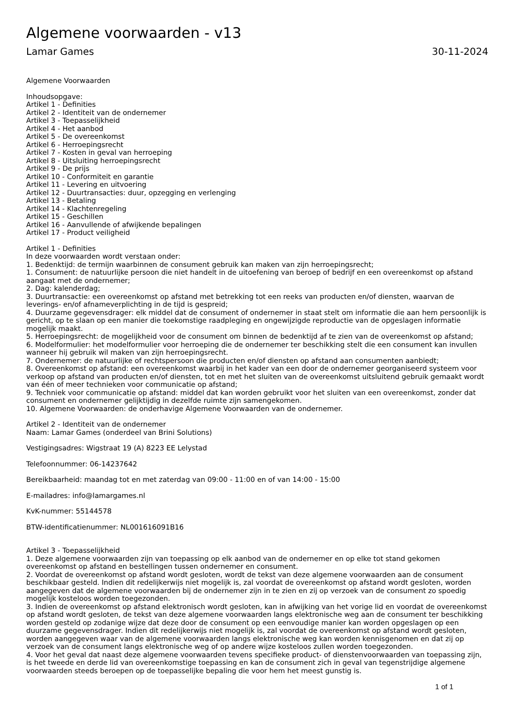Algemene voorwaarden - v13
Lamar Games 30-11-2024
Algemene Voorwaarden
Inhoudsopgave:
Artikel 1 - Definities
Artikel 2 - Identiteit van de ondernemer
Artikel 3 - Toepasselijkheid
Artikel 4 - Het aanbod
Artikel 5 - De overeenkomst
Artikel 6 - Herroepingsrecht
Artikel 7 - Kosten in geval van herroeping
Artikel 8 - Uitsluiting herroepingsrecht
Artikel 9 - De prijs
Artikel 10 - Conformiteit en garantie
Artikel 11 - Levering en uitvoering
Artikel 12 - Duurtransacties: duur, opzegging en verlenging
Artikel 13 - Betaling
Artikel 14 - Klachtenregeling
Artikel 15 - Geschillen
Artikel 16 - Aanvullende of afwijkende bepalingen
Artikel 17 - Product veiligheid
Artikel 1 - Definities
In deze voorwaarden wordt verstaan onder:
1. Bedenktijd: de termijn waarbinnen de consument gebruik kan maken van zijn herroepingsrecht;
1. Consument: de natuurlijke persoon die niet handelt in de uitoefening van beroep of bedrijf en een overeenkomst op afstand aangaat met de ondernemer;
2. Dag: kalenderdag;
3. Duurtransactie: een overeenkomst op afstand met betrekking tot een reeks van producten en/of diensten, waarvan de leverings- en/of afnameverplichting in de tijd is gespreid;
4. Duurzame gegevensdrager: elk middel dat de consument of ondernemer in staat stelt om informatie die aan hem persoonlijk is gericht, op te slaan op een manier die toekomstige raadpleging en ongewijzigde reproductie van de opgeslagen informatie mogelijk maakt.
5. Herroepingsrecht: de mogelijkheid voor de consument om binnen de bedenktijd af te zien van de overeenkomst op afstand;
6. Modelformulier: het modelformulier voor herroeping die de ondernemer ter beschikking stelt die een consument kan invullen wanneer hij gebruik wil maken van zijn herroepingsrecht.
7. Ondernemer: de natuurlijke of rechtspersoon die producten en/of diensten op afstand aan consumenten aanbiedt;
8. Overeenkomst op afstand: een overeenkomst waarbij in het kader van een door de ondernemer georganiseerd systeem voor verkoop op afstand van producten en/of diensten, tot en met het sluiten van de overeenkomst uitsluitend gebruik gemaakt wordt van één of meer technieken voor communicatie op afstand;
9. Techniek voor communicatie op afstand: middel dat kan worden gebruikt voor het sluiten van een overeenkomst, zonder dat consument en ondernemer gelijktijdig in dezelfde ruimte zijn samengekomen.
10. Algemene Voorwaarden: de onderhavige Algemene Voorwaarden van de ondernemer.
Artikel 2 - Identiteit van de ondernemer
Naam: Lamar Games (onderdeel van Brini Solutions)
Vestigingsadres: Wigstraat 19 (A) 8223 EE Lelystad
Telefoonnummer: 06-14237642
Bereikbaarheid: maandag tot en met zaterdag van 09:00 - 11:00 en of van 14:00 - 15:00
E-mailadres: info@lamargames.nl
KvK-nummer: 55144578
BTW-identificatienummer: NL001616091B16
Artikel 3 - Toepasselijkheid
1. Deze algemene voorwaarden zijn van toepassing op elk aanbod van de ondernemer en op elke tot stand gekomen overeenkomst op afstand en bestellingen tussen ondernemer en consument.
2. Voordat de overeenkomst op afstand wordt gesloten, wordt de tekst van deze algemene voorwaarden aan de consument beschikbaar gesteld. Indien dit redelijkerwijs niet mogelijk is, zal voordat de overeenkomst op afstand wordt gesloten, worden aangegeven dat de algemene voorwaarden bij de ondernemer zijn in te zien en zij op verzoek van de consument zo spoedig mogelijk kosteloos worden toegezonden.
3. Indien de overeenkomst op afstand elektronisch wordt gesloten, kan in afwijking van het vorige lid en voordat de overeenkomst op afstand wordt gesloten, de tekst van deze algemene voorwaarden langs elektronische weg aan de consument ter beschikking worden gesteld op zodanige wijze dat deze door de consument op een eenvoudige manier kan worden opgeslagen op een duurzame gegevensdrager. Indien dit redelijkerwijs niet mogelijk is, zal voordat de overeenkomst op afstand wordt gesloten, worden aangegeven waar van de algemene voorwaarden langs elektronische weg kan worden kennisgenomen en dat zij op verzoek van de consument langs elektronische weg of op andere wijze kosteloos zullen worden toegezonden.
4. Voor het geval dat naast deze algemene voorwaarden tevens specifieke product- of dienstenvoorwaarden van toepassing zijn, is het tweede en derde lid van overeenkomstige toepassing en kan de consument zich in geval van tegenstrijdige algemene voorwaarden steeds beroepen op de toepasselijke bepaling die voor hem het meest gunstig is.
1 of 1